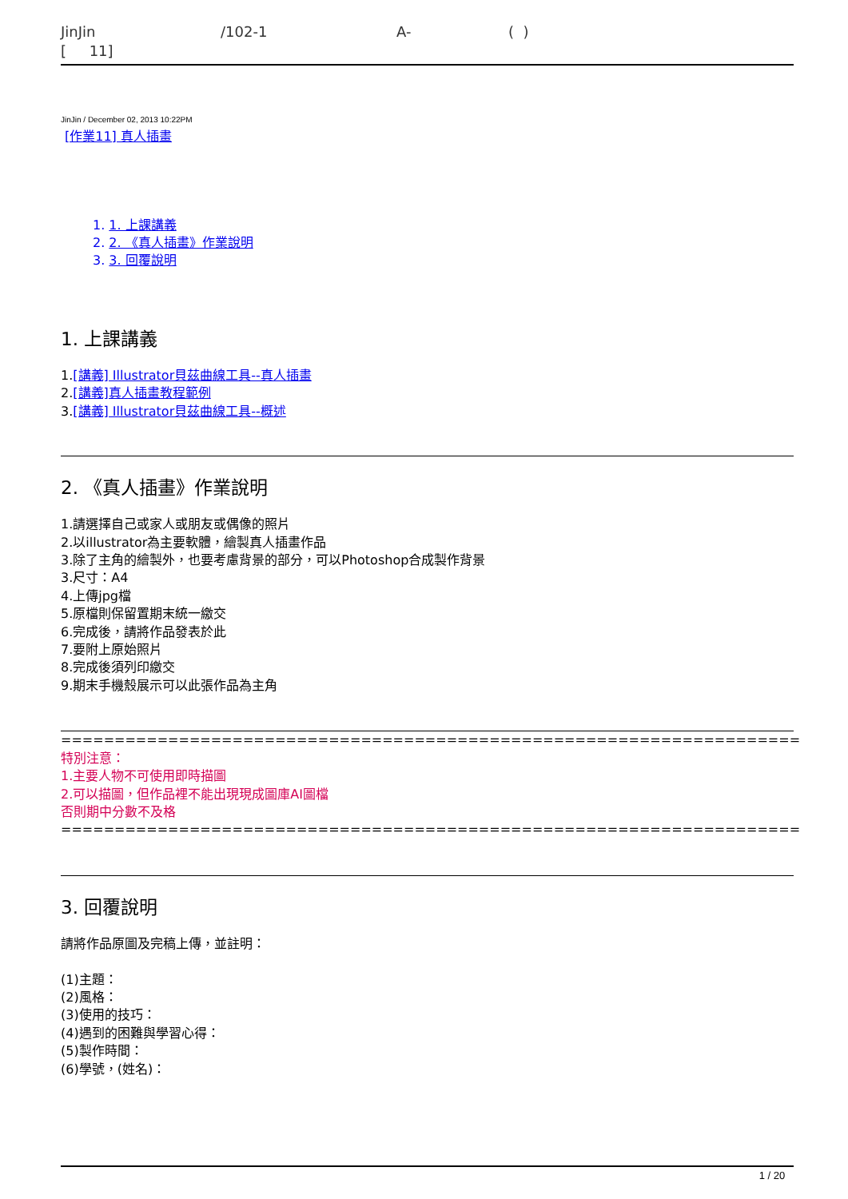JinJin [ 11]
/102-1
A-
( )
JinJin / December 02, 2013 10:22PM
[作業11] 真人插畫
1. 1. 上課講義
2. 2. 《真人插畫》作業說明
3. 3. 回覆說明
1. 上課講義
1.[講義] Illustrator貝茲曲線工具--真人插畫
2.[講義]真人插畫教程範例
3.[講義] Illustrator貝茲曲線工具--概述
2. 《真人插畫》作業說明
1.請選擇自己或家人或朋友或偶像的照片
2.以illustrator為主要軟體，繪製真人插畫作品
3.除了主角的繪製外，也要考慮背景的部分，可以Photoshop合成製作背景
3.尺寸：A4
4.上傳jpg檔
5.原檔則保留置期末統一繳交
6.完成後，請將作品發表於此
7.要附上原始照片
8.完成後須列印繳交
9.期末手機殼展示可以此張作品為主角
=====================================================================
特別注意：
1.主要人物不可使用即時描圖
2.可以描圖，但作品裡不能出現現成圖庫AI圖檔
否則期中分數不及格
=====================================================================
3. 回覆說明
請將作品原圖及完稿上傳，並註明：
(1)主題：
(2)風格：
(3)使用的技巧：
(4)遇到的困難與學習心得：
(5)製作時間：
(6)學號，(姓名)：
1 / 20